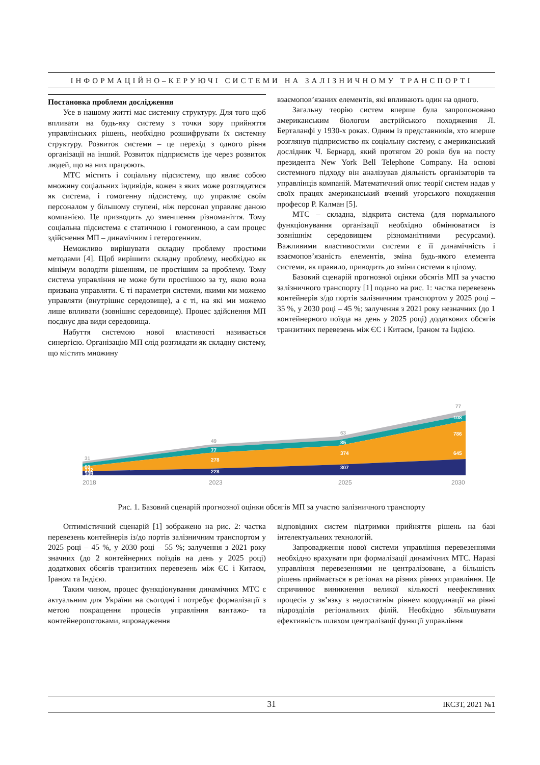ІНФОРМАЦІЙНО–КЕРУЮЧІ СИСТЕМИ НА ЗАЛІЗНИЧНОМУ ТРАНСПОРТІ
Постановка проблеми дослідження
Усе в нашому житті має системну структуру. Для того щоб впливати на будь-яку систему з точки зору прийняття управлінських рішень, необхідно розшифрувати їх системну структуру. Розвиток системи – це перехід з одного рівня організації на інший. Розвиток підприємств іде через розвиток людей, що на них працюють.
МТС містить і соціальну підсистему, що являє собою множину соціальних індивідів, кожен з яких може розглядатися як система, і гомогенну підсистему, що управляє своїм персоналом у більшому ступені, ніж персонал управляє даною компанією. Це призводить до зменшення різноманіття. Тому соціальна підсистема є статичною і гомогенною, а сам процес здійснення МП – динамічним і гетерогенним.
Неможливо вирішувати складну проблему простими методами [4]. Щоб вирішити складну проблему, необхідно як мінімум володіти рішенням, не простішим за проблему. Тому система управління не може бути простішою за ту, якою вона призвана управляти. Є ті параметри системи, якими ми можемо управляти (внутрішнє середовище), а є ті, на які ми можемо лише впливати (зовнішнє середовище). Процес здійснення МП поєднує два види середовища.
Набуття системою нової властивості називається синергією. Організацію МП слід розглядати як складну систему, що містить множину
взаємопов’язаних елементів, які впливають один на одного.
Загальну теорію систем вперше була запропоновано американським біологом австрійського походження Л. Берталанфі у 1930-х роках. Одним із представників, хто вперше розглянув підприємство як соціальну систему, є американський дослідник Ч. Бернард, який протягом 20 років був на посту президента New York Bell Telephone Company. На основі системного підходу він аналізував діяльність організаторів та управлінців компаній. Математичний опис теорії систем надав у своїх працях американський вчений угорського походження професор Р. Калман [5].
МТС – складна, відкрита система (для нормального функціонування організації необхідно обмінюватися із зовнішнім середовищем різноманітними ресурсами). Важливими властивостями системи є її динамічність і взаємопов’язаність елементів, зміна будь-якого елемента системи, як правило, приводить до зміни системи в цілому.
Базовий сценарій прогнозної оцінки обсягів МП за участю залізничного транспорту [1] подано на рис. 1: частка перевезень контейнерів з/до портів залізничним транспортом у 2025 році – 35 %, у 2030 році – 45 %; залучення з 2021 року незначних (до 1 контейнерного поїзда на день у 2025 році) додаткових обсягів транзитних перевезень між ЄС і Китаєм, Іраном та Індією.
60
132
109
77
278
228
85
374
307
108
786
645
31
49
63
77
2018
2023
2025
2030
Рис. 1. Базовий сценарій прогнозної оцінки обсягів МП за участю залізничного транспорту
Оптимістичний сценарій [1] зображено на рис. 2: частка перевезень контейнерів із/до портів залізничним транспортом у 2025 році – 45 %, у 2030 році – 55 %; залучення з 2021 року значних (до 2 контейнерних поїздів на день у 2025 році) додаткових обсягів транзитних перевезень між ЄС і Китаєм, Іраном та Індією.
Таким чином, процес функціонування динамічних МТС є актуальним для України на сьогодні і потребує формалізації з метою покращення процесів управління вантажо- та контейнеропотоками, впровадження
відповідних систем підтримки прийняття рішень на базі інтелектуальних технологій.
Запровадження нової системи управління перевезеннями необхідно врахувати при формалізації динамічних МТС. Наразі управління перевезеннями не централізоване, а більшість рішень приймається в регіонах на різних рівнях управління. Це спричинює виникнення великої кількості неефективних процесів у зв’язку з недостатнім рівнем координації на рівні підрозділів регіональних філій. Необхідно збільшувати ефективність шляхом централізації функції управління
31 ІКСЗТ, 2021 №1